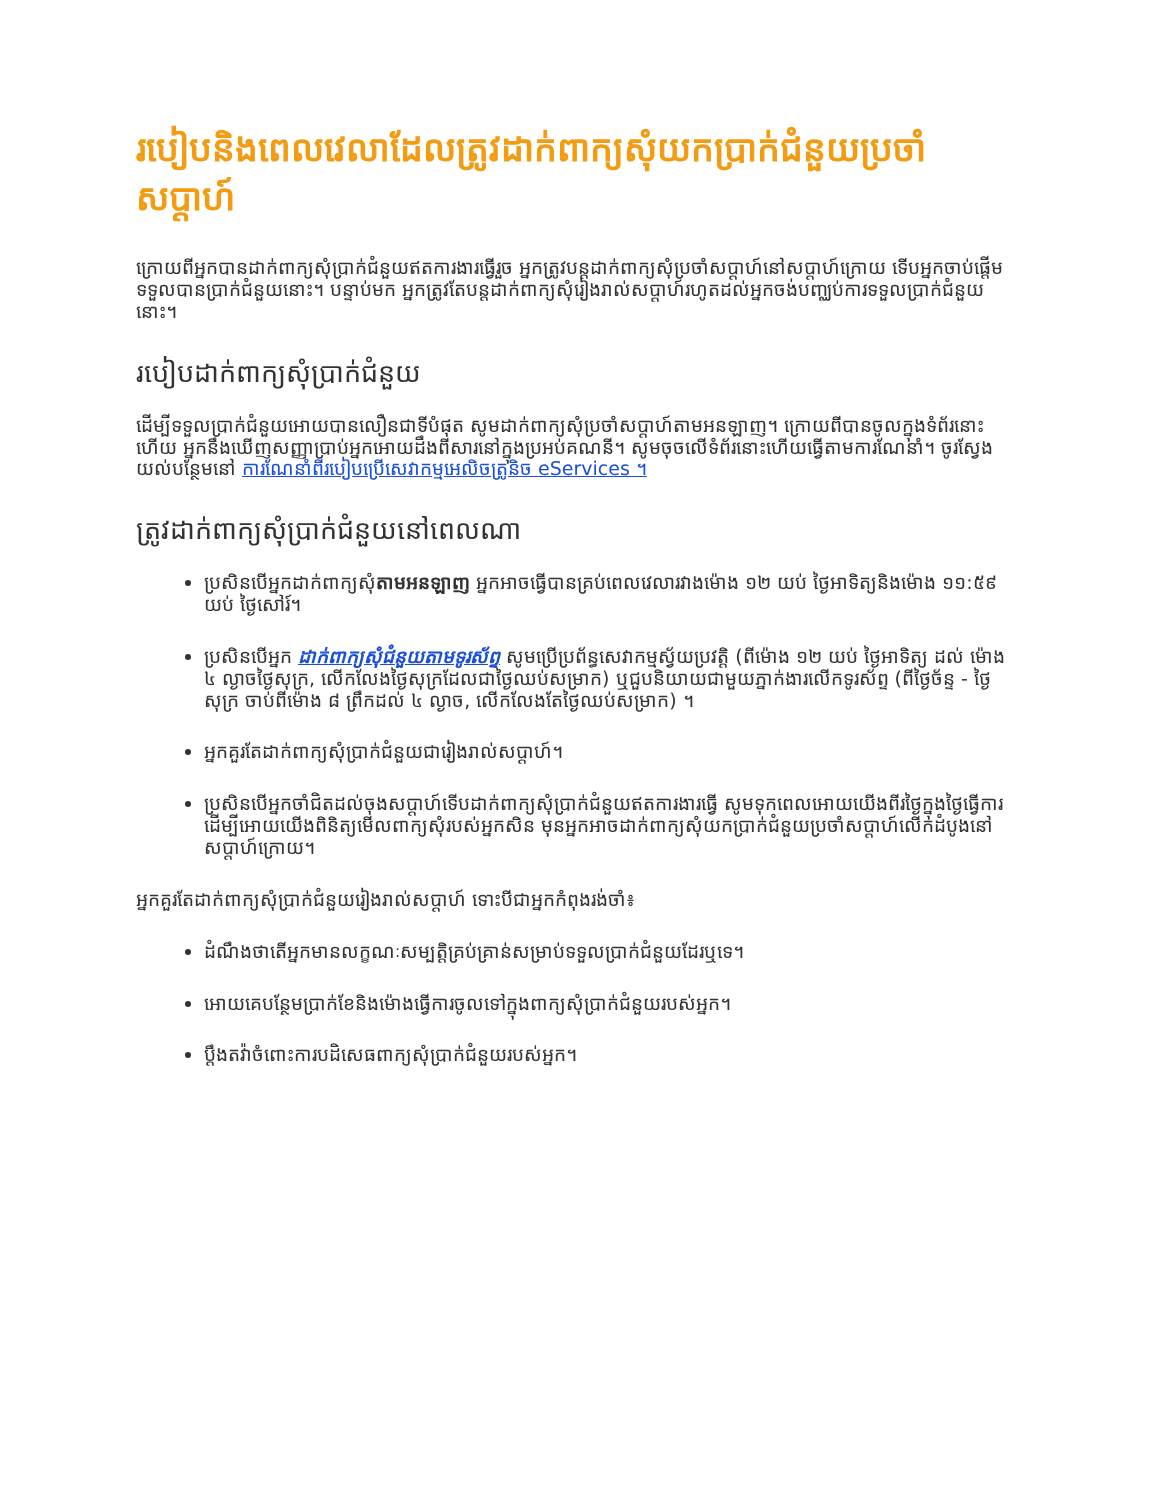របៀបនិងពេលវេលាដែលត្រូវដាក់ពាក្យសុំយកប្រាក់ជំនួយប្រចាំសប្ដាហ៍
ក្រោយពីអ្នកបានដាក់ពាក្យសុំប្រាក់ជំនួយឥតការងារធ្វើរួច អ្នកត្រូវបន្តដាក់ពាក្យសុំប្រចាំសប្ដាហ៍នៅសប្ដាហ៍ក្រោយ ទើបអ្នកចាប់ផ្ដើមទទួលបានប្រាក់ជំនួយនោះ។ បន្ទាប់មក អ្នកត្រូវតែបន្តដាក់ពាក្យសុំរៀងរាល់សប្ដាហ៍រហូតដល់អ្នកចង់បញ្ឈប់ការទទួលប្រាក់ជំនួយនោះ។
របៀបដាក់ពាក្យសុំប្រាក់ជំនួយ
ដើម្បីទទួលប្រាក់ជំនួយអោយបានលឿនជាទីបំផុត សូមដាក់ពាក្យសុំប្រចាំសប្ដាហ៍តាមអនឡាញ។ ក្រោយពីបានចូលក្នុងទំព័រនោះហើយ អ្នកនឹងឃើញសញ្ញាប្រាប់អ្នកអោយដឹងពីសារនៅក្នុងប្រអប់គណនី។ សូមចុចលើទំព័រនោះហើយធ្វើតាមការណែនាំ។ ចូរស្វែងយល់បន្ថែមនៅ ការណែនាំពីរបៀបប្រើសេវាកម្មអេលិចត្រូនិច eServices ។
ត្រូវដាក់ពាក្យសុំប្រាក់ជំនួយនៅពេលណា
ប្រសិនបើអ្នកដាក់ពាក្យសុំតាមអនឡាញ អ្នកអាចធ្វើបានគ្រប់ពេលវេលារវាងម៉ោង ១២ យប់ ថ្ងៃអាទិត្យនិងម៉ោង ១១:៥៩ យប់ ថ្ងៃសៅរ៍។
ប្រសិនបើអ្នក ដាក់ពាក្យសុំជំនួយតាមទូរស័ព្ទ សូមប្រើប្រព័ន្ធសេវាកម្មស្វ័យប្រវត្តិ (ពីម៉ោង ១២ យប់ ថ្ងៃអាទិត្យ ដល់ ម៉ោង ៤ ល្ងាចថ្ងៃសុក្រ, លើកលែងថ្ងៃសុក្រដែលជាថ្ងៃឈប់សម្រាក) ឬជួបនិយាយជាមួយភ្នាក់ងារលើកទូរស័ព្ទ (ពីថ្ងៃច័ន្ទ - ថ្ងៃសុក្រ ចាប់ពីម៉ោង ៨ ព្រឹកដល់ ៤ ល្ងាច, លើកលែងតែថ្ងៃឈប់សម្រាក) ។
អ្នកគួរតែដាក់ពាក្យសុំប្រាក់ជំនួយជារៀងរាល់សប្ដាហ៍។
ប្រសិនបើអ្នកចាំជិតដល់ចុងសប្ដាហ៍ទើបដាក់ពាក្យសុំប្រាក់ជំនួយឥតការងារធ្វើ សូមទុកពេលអោយយើងពីរថ្ងៃក្នុងថ្ងៃធ្វើការ ដើម្បីអោយយើងពិនិត្យមើលពាក្យសុំរបស់អ្នកសិន មុនអ្នកអាចដាក់ពាក្យសុំយកប្រាក់ជំនួយប្រចាំសប្ដាហ៍លើកដំបូងនៅសប្ដាហ៍ក្រោយ។
អ្នកគួរតែដាក់ពាក្យសុំប្រាក់ជំនួយរៀងរាល់សប្ដាហ៍ ទោះបីជាអ្នកកំពុងរង់ចាំ៖
ដំណឹងថាតើអ្នកមានលក្ខណៈសម្បត្តិគ្រប់គ្រាន់សម្រាប់ទទួលប្រាក់ជំនួយដែរឬទេ។
អោយគេបន្ថែមប្រាក់ខែនិងម៉ោងធ្វើការចូលទៅក្នុងពាក្យសុំប្រាក់ជំនួយរបស់អ្នក។
ប្ដឹងតវ៉ាចំពោះការបដិសេធពាក្យសុំប្រាក់ជំនួយរបស់អ្នក។